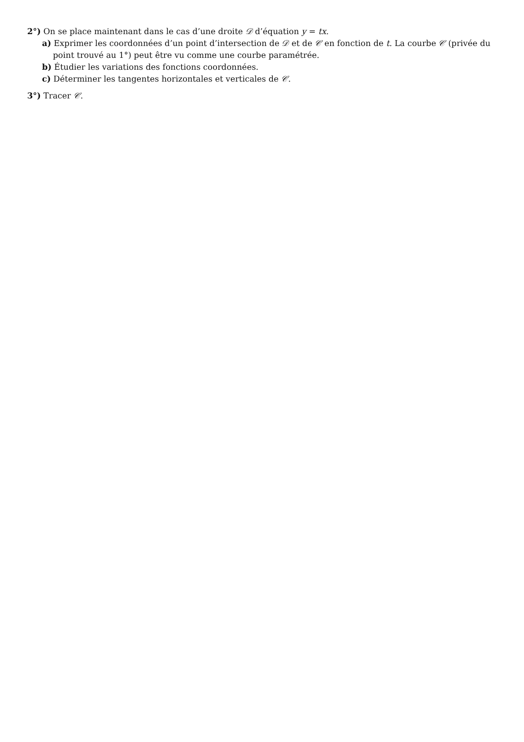2°) On se place maintenant dans le cas d’une droite 𝒟 d’équation y = tx.
a) Exprimer les coordonnées d’un point d’intersection de 𝒟 et de 𝒞 en fonction de t. La courbe 𝒞 (privée du point trouvé au 1°) peut être vu comme une courbe paramétrée.
b) Étudier les variations des fonctions coordonnées.
c) Déterminer les tangentes horizontales et verticales de 𝒞.
3°) Tracer 𝒞.